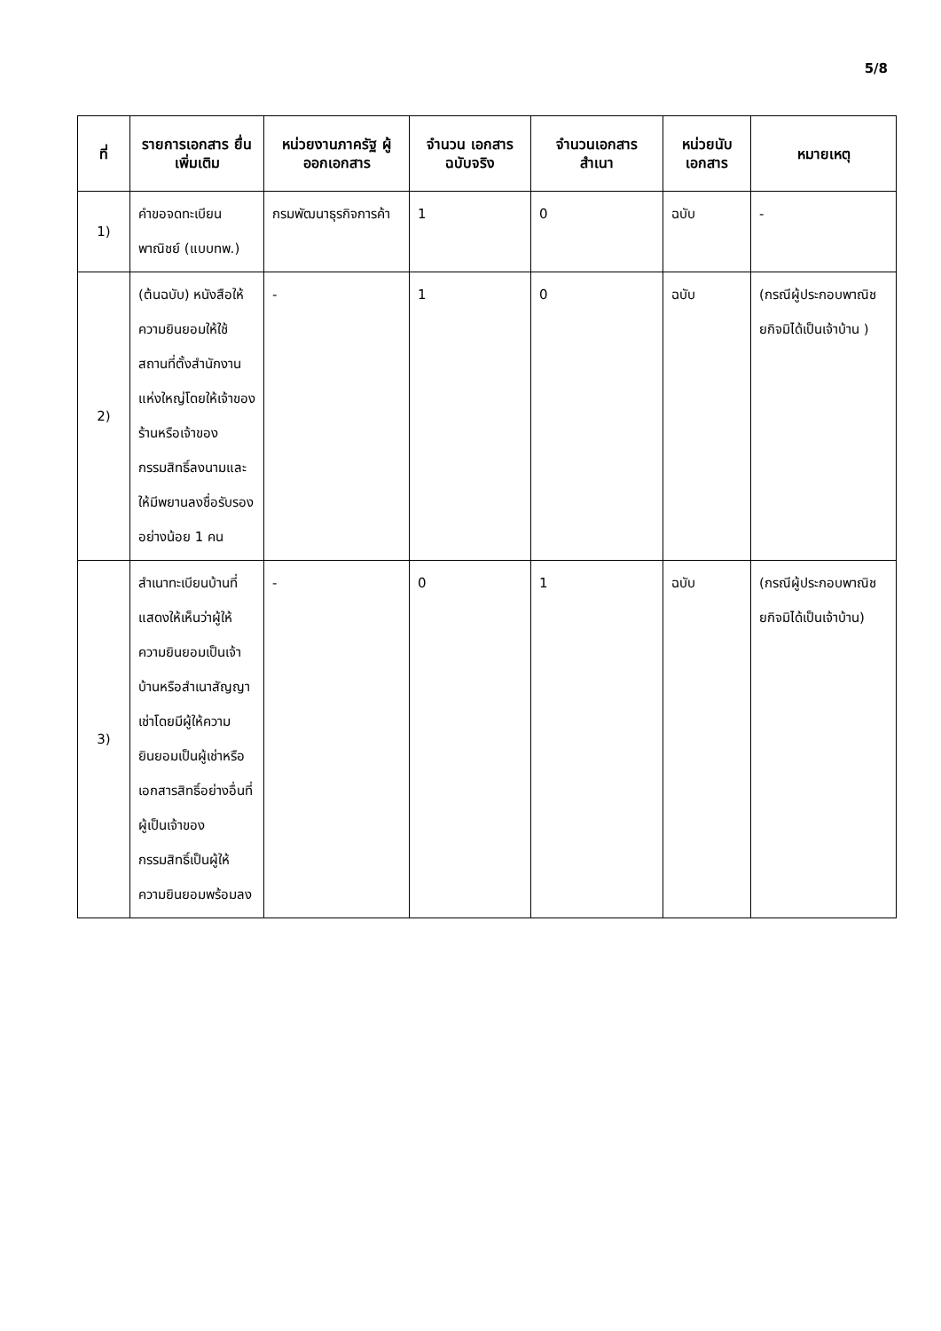5/8
| ที่ | รายการเอกสาร ยื่นเพิ่มเติม | หน่วยงานภาครัฐ ผู้ออกเอกสาร | จำนวน เอกสาร ฉบับจริง | จำนวนเอกสาร สำเนา | หน่วยนับ เอกสาร | หมายเหตุ |
| --- | --- | --- | --- | --- | --- | --- |
| 1) | คำขอจดทะเบียนพาณิชย์ (แบบทพ.) | กรมพัฒนาธุรกิจการค้า | 1 | 0 | ฉบับ | - |
| 2) | (ต้นฉบับ) หนังสือให้ความยินยอมให้ใช้สถานที่ตั้งสำนักงานแห่งใหญ่โดยให้เจ้าของร้านหรือเจ้าของกรรมสิทธิ์ลงนามและให้มีพยานลงชื่อรับรองอย่างน้อย 1 คน | - | 1 | 0 | ฉบับ | (กรณีผู้ประกอบพาณิชยกิจมิได้เป็นเจ้าบ้าน ) |
| 3) | สำเนาทะเบียนบ้านที่แสดงให้เห็นว่าผู้ให้ความยินยอมเป็นเจ้าบ้านหรือสำเนาสัญญาเช่าโดยมีผู้ให้ความยินยอมเป็นผู้เช่าหรือเอกสารสิทธิ์อย่างอื่นที่ผู้เป็นเจ้าของกรรมสิทธิ์เป็นผู้ให้ความยินยอมพร้อมลง | - | 0 | 1 | ฉบับ | (กรณีผู้ประกอบพาณิชยกิจมิได้เป็นเจ้าบ้าน) |